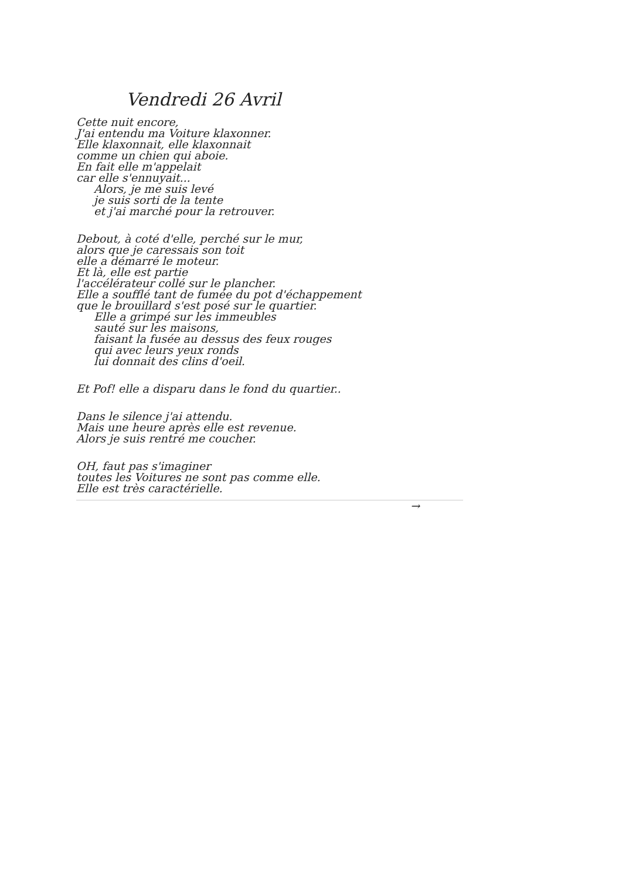Vendredi 26 Avril
Cette nuit encore,
J'ai entendu ma Voiture klaxonner.
Elle klaxonnait, elle klaxonnait
comme un chien qui aboie.
En fait elle m'appelait
car elle s'ennuyait...
Alors, je me suis levé
je suis sorti de la tente
et j'ai marché pour la retrouver.
Debout, à coté d'elle, perché sur le mur,
alors que je caressais son toit
elle a démarré le moteur.
Et là, elle est partie
l'accélérateur collé sur le plancher.
Elle a soufflé tant de fumée du pot d'échappement
que le brouillard s'est posé sur le quartier.
Elle a grimpé sur les immeubles
sauté sur les maisons,
faisant la fusée au dessus des feux rouges
qui avec leurs yeux ronds
lui donnait des clins d'oeil.
Et Pof! elle a disparu dans le fond du quartier..
Dans le silence j'ai attendu.
Mais une heure après elle est revenue.
Alors je suis rentré me coucher.
OH, faut pas s'imaginer
toutes les Voitures ne sont pas comme elle.
Elle est très caractérielle.
→